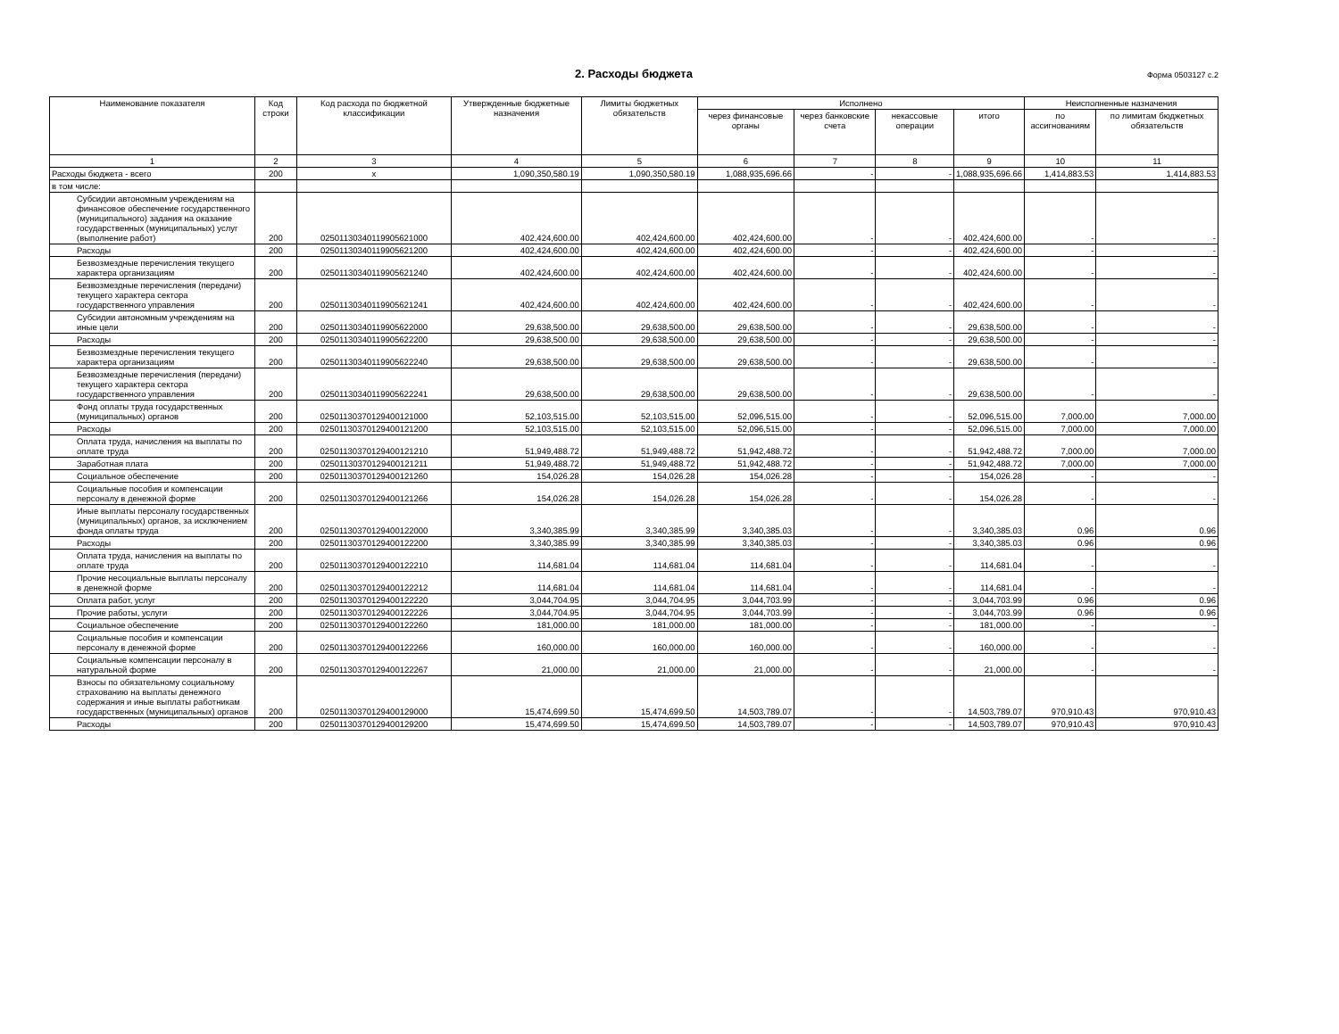2. Расходы бюджета
Форма 0503127 с.2
| Наименование показателя | Код строки | Код расхода по бюджетной классификации | Утвержденные бюджетные назначения | Лимиты бюджетных обязательств | Исполнено | | | | Неисполненные назначения | |
| --- | --- | --- | --- | --- | --- | --- | --- | --- | --- | --- |
| | | | | | через финансовые органы | через банковские счета | некассовые операции | итого | по ассигнованиям | по лимитам бюджетных обязательств |
| 1 | 2 | 3 | 4 | 5 | 6 | 7 | 8 | 9 | 10 | 11 |
| Расходы бюджета - всего | 200 | x | 1,090,350,580.19 | 1,090,350,580.19 | 1,088,935,696.66 | - | - | 1,088,935,696.66 | 1,414,883.53 | 1,414,883.53 |
| в том числе: | | | | | | | | | | |
| Субсидии автономным учреждениям на финансовое обеспечение государственного (муниципального) задания на оказание государственных (муниципальных) услуг (выполнение работ) | 200 | 02501130340119905621000 | 402,424,600.00 | 402,424,600.00 | 402,424,600.00 | - | - | 402,424,600.00 | - | - |
| Расходы | 200 | 02501130340119905621200 | 402,424,600.00 | 402,424,600.00 | 402,424,600.00 | - | - | 402,424,600.00 | - | - |
| Безвозмездные перечисления текущего характера организациям | 200 | 02501130340119905621240 | 402,424,600.00 | 402,424,600.00 | 402,424,600.00 | - | - | 402,424,600.00 | - | - |
| Безвозмездные перечисления (передачи) текущего характера сектора государственного управления | 200 | 02501130340119905621241 | 402,424,600.00 | 402,424,600.00 | 402,424,600.00 | - | - | 402,424,600.00 | - | - |
| Субсидии автономным учреждениям на иные цели | 200 | 02501130340119905622000 | 29,638,500.00 | 29,638,500.00 | 29,638,500.00 | - | - | 29,638,500.00 | - | - |
| Расходы | 200 | 02501130340119905622200 | 29,638,500.00 | 29,638,500.00 | 29,638,500.00 | - | - | 29,638,500.00 | - | - |
| Безвозмездные перечисления текущего характера организациям | 200 | 02501130340119905622240 | 29,638,500.00 | 29,638,500.00 | 29,638,500.00 | - | - | 29,638,500.00 | - | - |
| Безвозмездные перечисления (передачи) текущего характера сектора государственного управления | 200 | 02501130340119905622241 | 29,638,500.00 | 29,638,500.00 | 29,638,500.00 | - | - | 29,638,500.00 | - | - |
| Фонд оплаты труда государственных (муниципальных) органов | 200 | 02501130370129400121000 | 52,103,515.00 | 52,103,515.00 | 52,096,515.00 | - | - | 52,096,515.00 | 7,000.00 | 7,000.00 |
| Расходы | 200 | 02501130370129400121200 | 52,103,515.00 | 52,103,515.00 | 52,096,515.00 | - | - | 52,096,515.00 | 7,000.00 | 7,000.00 |
| Оплата труда, начисления на выплаты по оплате труда | 200 | 02501130370129400121210 | 51,949,488.72 | 51,949,488.72 | 51,942,488.72 | - | - | 51,942,488.72 | 7,000.00 | 7,000.00 |
| Заработная плата | 200 | 02501130370129400121211 | 51,949,488.72 | 51,949,488.72 | 51,942,488.72 | - | - | 51,942,488.72 | 7,000.00 | 7,000.00 |
| Социальное обеспечение | 200 | 02501130370129400121260 | 154,026.28 | 154,026.28 | 154,026.28 | - | - | 154,026.28 | - | - |
| Социальные пособия и компенсации персоналу в денежной форме | 200 | 02501130370129400121266 | 154,026.28 | 154,026.28 | 154,026.28 | - | - | 154,026.28 | - | - |
| Иные выплаты персоналу государственных (муниципальных) органов, за исключением фонда оплаты труда | 200 | 02501130370129400122000 | 3,340,385.99 | 3,340,385.99 | 3,340,385.03 | - | - | 3,340,385.03 | 0.96 | 0.96 |
| Расходы | 200 | 02501130370129400122200 | 3,340,385.99 | 3,340,385.99 | 3,340,385.03 | - | - | 3,340,385.03 | 0.96 | 0.96 |
| Оплата труда, начисления на выплаты по оплате труда | 200 | 02501130370129400122210 | 114,681.04 | 114,681.04 | 114,681.04 | - | - | 114,681.04 | - | - |
| Прочие несоциальные выплаты персоналу в денежной форме | 200 | 02501130370129400122212 | 114,681.04 | 114,681.04 | 114,681.04 | - | - | 114,681.04 | - | - |
| Оплата работ, услуг | 200 | 02501130370129400122220 | 3,044,704.95 | 3,044,704.95 | 3,044,703.99 | - | - | 3,044,703.99 | 0.96 | 0.96 |
| Прочие работы, услуги | 200 | 02501130370129400122226 | 3,044,704.95 | 3,044,704.95 | 3,044,703.99 | - | - | 3,044,703.99 | 0.96 | 0.96 |
| Социальное обеспечение | 200 | 02501130370129400122260 | 181,000.00 | 181,000.00 | 181,000.00 | - | - | 181,000.00 | - | - |
| Социальные пособия и компенсации персоналу в денежной форме | 200 | 02501130370129400122266 | 160,000.00 | 160,000.00 | 160,000.00 | - | - | 160,000.00 | - | - |
| Социальные компенсации персоналу в натуральной форме | 200 | 02501130370129400122267 | 21,000.00 | 21,000.00 | 21,000.00 | - | - | 21,000.00 | - | - |
| Взносы по обязательному социальному страхованию на выплаты денежного содержания и иные выплаты работникам государственных (муниципальных) органов | 200 | 02501130370129400129000 | 15,474,699.50 | 15,474,699.50 | 14,503,789.07 | - | - | 14,503,789.07 | 970,910.43 | 970,910.43 |
| Расходы | 200 | 02501130370129400129200 | 15,474,699.50 | 15,474,699.50 | 14,503,789.07 | - | - | 14,503,789.07 | 970,910.43 | 970,910.43 |